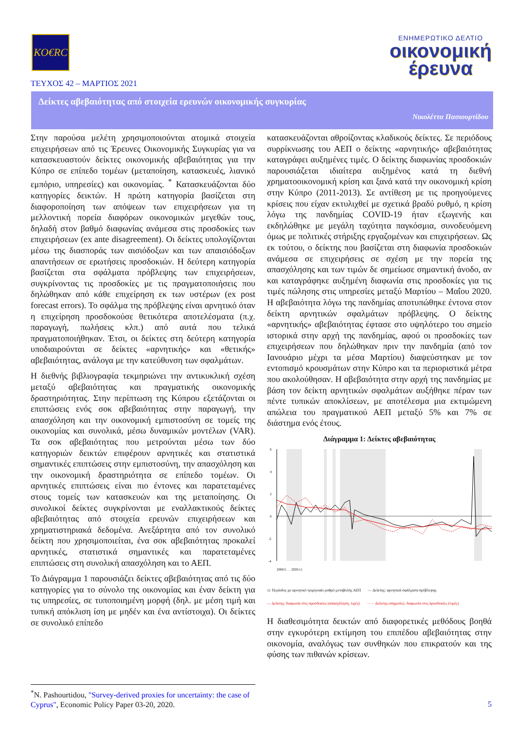KO€RC
ΕΝΗΜΕΡΩΤΙΚΟ ΔΕΛΤΙΟ
οικονομική
έρευνα
ΤΕΥΧΟΣ 42 – ΜΑΡΤΙΟΣ 2021
Δείκτες αβεβαιότητας από στοιχεία ερευνών οικονομικής συγκυρίας
Νικολέττα Πασιουρτίδου
Στην παρούσα μελέτη χρησιμοποιούνται ατομικά στοιχεία επιχειρήσεων από τις Έρευνες Οικονομικής Συγκυρίας για να κατασκευαστούν δείκτες οικονομικής αβεβαιότητας για την Κύπρο σε επίπεδο τομέων (μεταποίηση, κατασκευές, λιανικό εμπόριο, υπηρεσίες) και οικονομίας. <sup>*</sup> Κατασκευάζονται δύο κατηγορίες δεικτών. Η πρώτη κατηγορία βασίζεται στη διαφοροποίηση των απόψεων των επιχειρήσεων για τη μελλοντική πορεία διαφόρων οικονομικών μεγεθών τους, δηλαδή στον βαθμό διαφωνίας ανάμεσα στις προσδοκίες των επιχειρήσεων (ex ante disagreement). Οι δείκτες υπολογίζονται μέσω της διασποράς των αισιόδοξων και των απαισιόδοξων απαντήσεων σε ερωτήσεις προσδοκιών. Η δεύτερη κατηγορία βασίζεται στα σφάλματα πρόβλεψης των επιχειρήσεων, συγκρίνοντας τις προσδοκίες με τις πραγματοποιήσεις που δηλώθηκαν από κάθε επιχείρηση εκ των υστέρων (ex post forecast errors). Το σφάλμα της πρόβλεψης είναι αρνητικό όταν η επιχείρηση προσδοκούσε θετικότερα αποτελέσματα (π.χ. παραγωγή, πωλήσεις κλπ.) από αυτά που τελικά πραγματοποιήθηκαν. Έτσι, οι δείκτες στη δεύτερη κατηγορία υποδιαιρούνται σε δείκτες «αρνητικής» και «θετικής» αβεβαιότητας, ανάλογα με την κατεύθυνση των σφαλμάτων.
Η διεθνής βιβλιογραφία τεκμηριώνει την αντικυκλική σχέση μεταξύ αβεβαιότητας και πραγματικής οικονομικής δραστηριότητας. Στην περίπτωση της Κύπρου εξετάζονται οι επιπτώσεις ενός σοκ αβεβαιότητας στην παραγωγή, την απασχόληση και την οικονομική εμπιστοσύνη σε τομείς της οικονομίας και συνολικά, μέσω δυναμικών μοντέλων (VAR). Τα σοκ αβεβαιότητας που μετρούνται μέσω των δύο κατηγοριών δεικτών επιφέρουν αρνητικές και στατιστικά σημαντικές επιπτώσεις στην εμπιστοσύνη, την απασχόληση και την οικονομική δραστηριότητα σε επίπεδο τομέων. Οι αρνητικές επιπτώσεις είναι πιο έντονες και παρατεταμένες στους τομείς των κατασκευών και της μεταποίησης. Οι συνολικοί δείκτες συγκρίνονται με εναλλακτικούς δείκτες αβεβαιότητας από στοιχεία ερευνών επιχειρήσεων και χρηματιστηριακά δεδομένα. Ανεξάρτητα από τον συνολικό δείκτη που χρησιμοποιείται, ένα σοκ αβεβαιότητας προκαλεί αρνητικές, στατιστικά σημαντικές και παρατεταμένες επιπτώσεις στη συνολική απασχόληση και το ΑΕΠ.
Το Διάγραμμα 1 παρουσιάζει δείκτες αβεβαιότητας από τις δύο κατηγορίες για το σύνολο της οικονομίας και έναν δείκτη για τις υπηρεσίες, σε τυποποιημένη μορφή (δηλ. με μέση τιμή και τυπική απόκλιση ίση με μηδέν και ένα αντίστοιχα). Οι δείκτες σε συνολικό επίπεδο
κατασκευάζονται αθροίζοντας κλαδικούς δείκτες. Σε περιόδους συρρίκνωσης του ΑΕΠ ο δείκτης «αρνητικής» αβεβαιότητας καταγράφει αυξημένες τιμές. Ο δείκτης διαφωνίας προσδοκιών παρουσιάζεται ιδιαίτερα αυξημένος κατά τη διεθνή χρηματοοικονομική κρίση και ξανά κατά την οικονομική κρίση στην Κύπρο (2011-2013). Σε αντίθεση με τις προηγούμενες κρίσεις που είχαν εκτυλιχθεί με σχετικά βραδύ ρυθμό, η κρίση λόγω της πανδημίας COVID-19 ήταν εξωγενής και εκδηλώθηκε με μεγάλη ταχύτητα παγκόσμια, συνοδευόμενη όμως με πολιτικές στήριξης εργαζομένων και επιχειρήσεων. Ως εκ τούτου, ο δείκτης που βασίζεται στη διαφωνία προσδοκιών ανάμεσα σε επιχειρήσεις σε σχέση με την πορεία της απασχόλησης και των τιμών δε σημείωσε σημαντική άνοδο, αν και καταγράφηκε αυξημένη διαφωνία στις προσδοκίες για τις τιμές πώλησης στις υπηρεσίες μεταξύ Μαρτίου – Μαΐου 2020. Η αβεβαιότητα λόγω της πανδημίας αποτυπώθηκε έντονα στον δείκτη αρνητικών σφαλμάτων πρόβλεψης. Ο δείκτης «αρνητικής» αβεβαιότητας έφτασε στο υψηλότερο του σημείο ιστορικά στην αρχή της πανδημίας, αφού οι προσδοκίες των επιχειρήσεων που δηλώθηκαν πριν την πανδημία (από τον Ιανουάριο μέχρι τα μέσα Μαρτίου) διαψεύστηκαν με τον εντοπισμό κρουσμάτων στην Κύπρο και τα περιοριστικά μέτρα που ακολούθησαν. Η αβεβαιότητα στην αρχή της πανδημίας με βάση τον δείκτη αρνητικών σφαλμάτων αυξήθηκε πέραν των πέντε τυπικών αποκλίσεων, με αποτέλεσμα μια εκτιμώμενη απώλεια του πραγματικού ΑΕΠ μεταξύ 5% και 7% σε διάστημα ενός έτους.
Διάγραμμα 1: Δείκτες αβεβαιότητας
6
4
2
0
-2
-4
2008:5 … 2020:11
▭ Περίοδος με αρνητικό τριμηνιαίο ρυθμό μεταβολής ΑΕΠ — Δείκτης: αρνητικά σφάλματα πρόβλεψης — Δείκτης: διαφωνία στις προσδοκίες (απασχόληση, τιμές) ······ Δείκτης-υπηρεσίες: διαφωνία στις προσδοκίες (τιμές)
Η διαθεσιμότητα δεικτών από διαφορετικές μεθόδους βοηθά στην εγκυρότερη εκτίμηση του επιπέδου αβεβαιότητας στην οικονομία, αναλόγως των συνθηκών που επικρατούν και της φύσης των πιθανών κρίσεων.
<sup>*</sup> N. Pashourtidou, "Survey-derived proxies for uncertainty: the case of Cyprus", Economic Policy Paper 03-20, 2020.
5